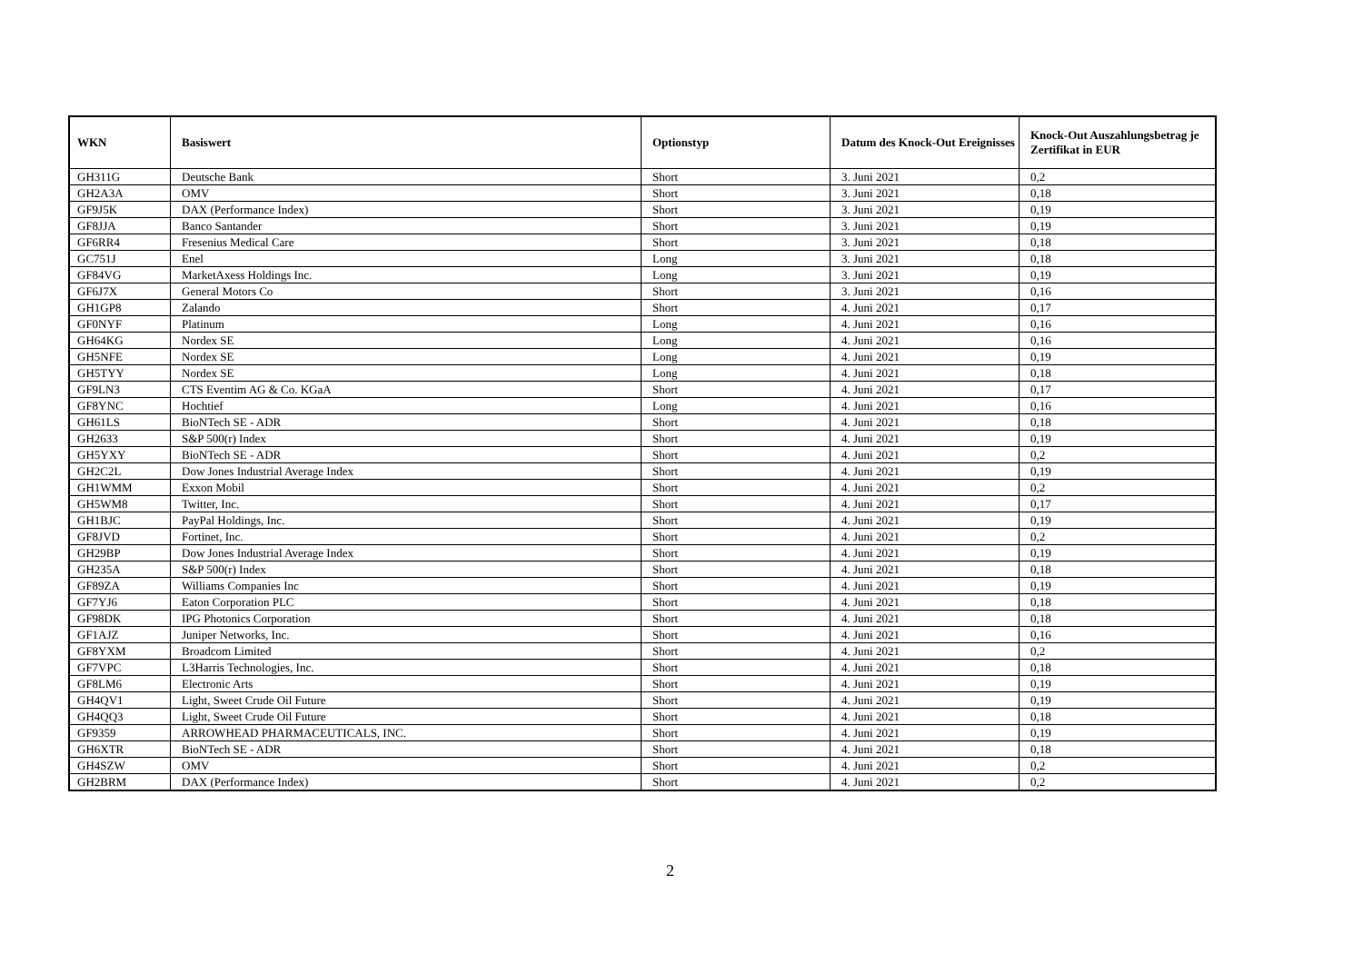| WKN | Basiswert | Optionstyp | Datum des Knock-Out Ereignisses | Knock-Out Auszahlungsbetrag je Zertifikat in EUR |
| --- | --- | --- | --- | --- |
| GH311G | Deutsche Bank | Short | 3. Juni 2021 | 0,2 |
| GH2A3A | OMV | Short | 3. Juni 2021 | 0,18 |
| GF9J5K | DAX (Performance Index) | Short | 3. Juni 2021 | 0,19 |
| GF8JJA | Banco Santander | Short | 3. Juni 2021 | 0,19 |
| GF6RR4 | Fresenius Medical Care | Short | 3. Juni 2021 | 0,18 |
| GC751J | Enel | Long | 3. Juni 2021 | 0,18 |
| GF84VG | MarketAxess Holdings Inc. | Long | 3. Juni 2021 | 0,19 |
| GF6J7X | General Motors Co | Short | 3. Juni 2021 | 0,16 |
| GH1GP8 | Zalando | Short | 4. Juni 2021 | 0,17 |
| GF0NYF | Platinum | Long | 4. Juni 2021 | 0,16 |
| GH64KG | Nordex SE | Long | 4. Juni 2021 | 0,16 |
| GH5NFE | Nordex SE | Long | 4. Juni 2021 | 0,19 |
| GH5TYY | Nordex SE | Long | 4. Juni 2021 | 0,18 |
| GF9LN3 | CTS Eventim AG & Co. KGaA | Short | 4. Juni 2021 | 0,17 |
| GF8YNC | Hochtief | Long | 4. Juni 2021 | 0,16 |
| GH61LS | BioNTech SE - ADR | Short | 4. Juni 2021 | 0,18 |
| GH2633 | S&P 500(r) Index | Short | 4. Juni 2021 | 0,19 |
| GH5YXY | BioNTech SE - ADR | Short | 4. Juni 2021 | 0,2 |
| GH2C2L | Dow Jones Industrial Average Index | Short | 4. Juni 2021 | 0,19 |
| GH1WMM | Exxon Mobil | Short | 4. Juni 2021 | 0,2 |
| GH5WM8 | Twitter, Inc. | Short | 4. Juni 2021 | 0,17 |
| GH1BJC | PayPal Holdings, Inc. | Short | 4. Juni 2021 | 0,19 |
| GF8JVD | Fortinet, Inc. | Short | 4. Juni 2021 | 0,2 |
| GH29BP | Dow Jones Industrial Average Index | Short | 4. Juni 2021 | 0,19 |
| GH235A | S&P 500(r) Index | Short | 4. Juni 2021 | 0,18 |
| GF89ZA | Williams Companies Inc | Short | 4. Juni 2021 | 0,19 |
| GF7YJ6 | Eaton Corporation PLC | Short | 4. Juni 2021 | 0,18 |
| GF98DK | IPG Photonics Corporation | Short | 4. Juni 2021 | 0,18 |
| GF1AJZ | Juniper Networks, Inc. | Short | 4. Juni 2021 | 0,16 |
| GF8YXM | Broadcom Limited | Short | 4. Juni 2021 | 0,2 |
| GF7VPC | L3Harris Technologies, Inc. | Short | 4. Juni 2021 | 0,18 |
| GF8LM6 | Electronic Arts | Short | 4. Juni 2021 | 0,19 |
| GH4QV1 | Light, Sweet Crude Oil Future | Short | 4. Juni 2021 | 0,19 |
| GH4QQ3 | Light, Sweet Crude Oil Future | Short | 4. Juni 2021 | 0,18 |
| GF9359 | ARROWHEAD PHARMACEUTICALS, INC. | Short | 4. Juni 2021 | 0,19 |
| GH6XTR | BioNTech SE - ADR | Short | 4. Juni 2021 | 0,18 |
| GH4SZW | OMV | Short | 4. Juni 2021 | 0,2 |
| GH2BRM | DAX (Performance Index) | Short | 4. Juni 2021 | 0,2 |
2